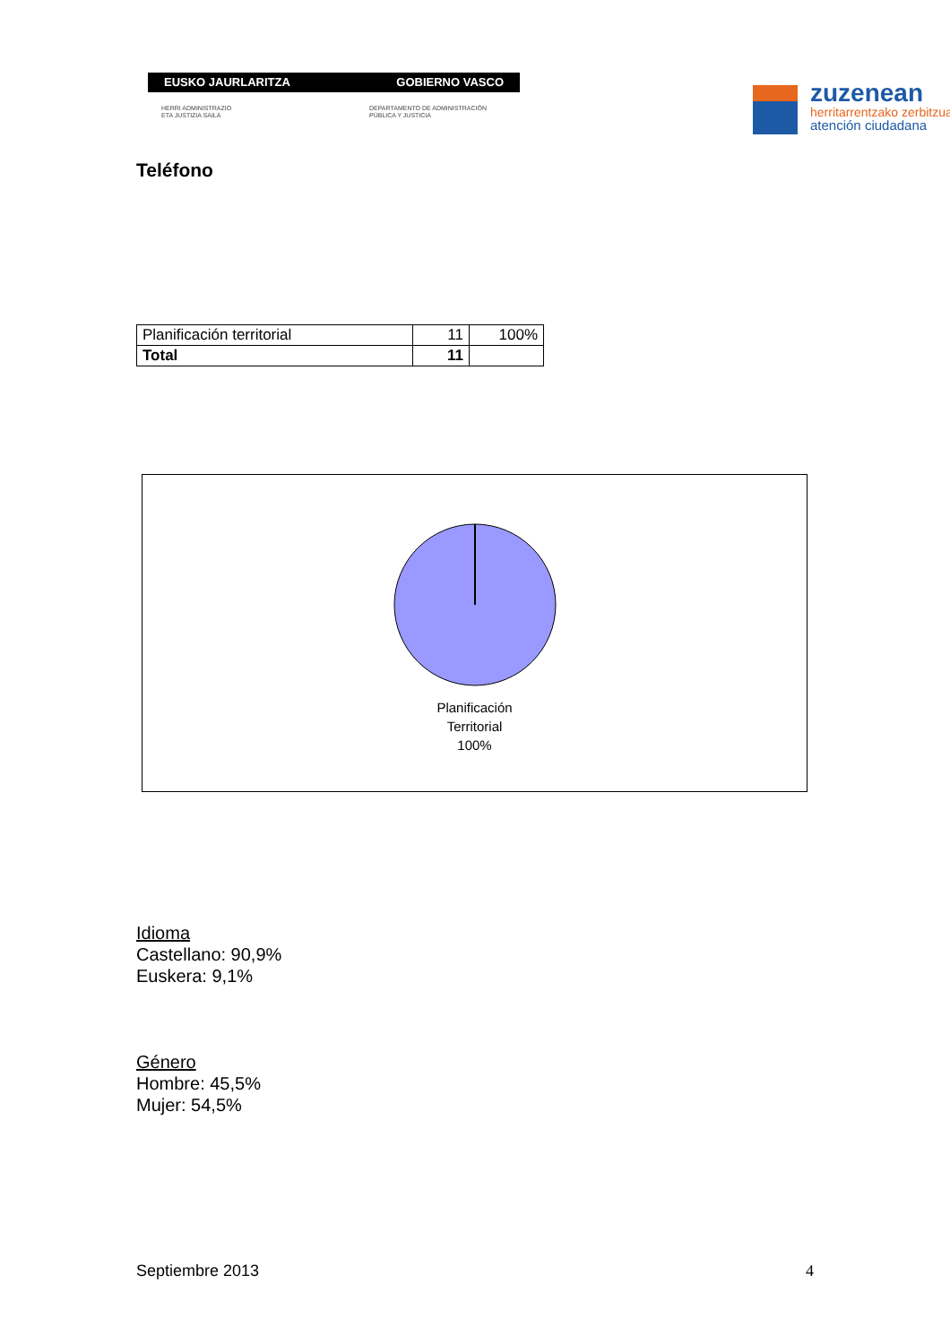EUSKO JAURLARITZA GOBIERNO VASCO
HERRI ADMINISTRAZIO
ETA JUSTIZIA SAILA
DEPARTAMENTO DE ADMINISTRACIÓN
PÚBLICA Y JUSTICIA
zuzenean
herritarrentzako zerbitzua
atención ciudadana
Teléfono
| Planificación territorial | 11 | 100% |
| Total | 11 | |
Planificación
Territorial
100%
Idioma
Castellano: 90,9%
Euskera: 9,1%
Género
Hombre: 45,5%
Mujer: 54,5%
Septiembre 2013 4